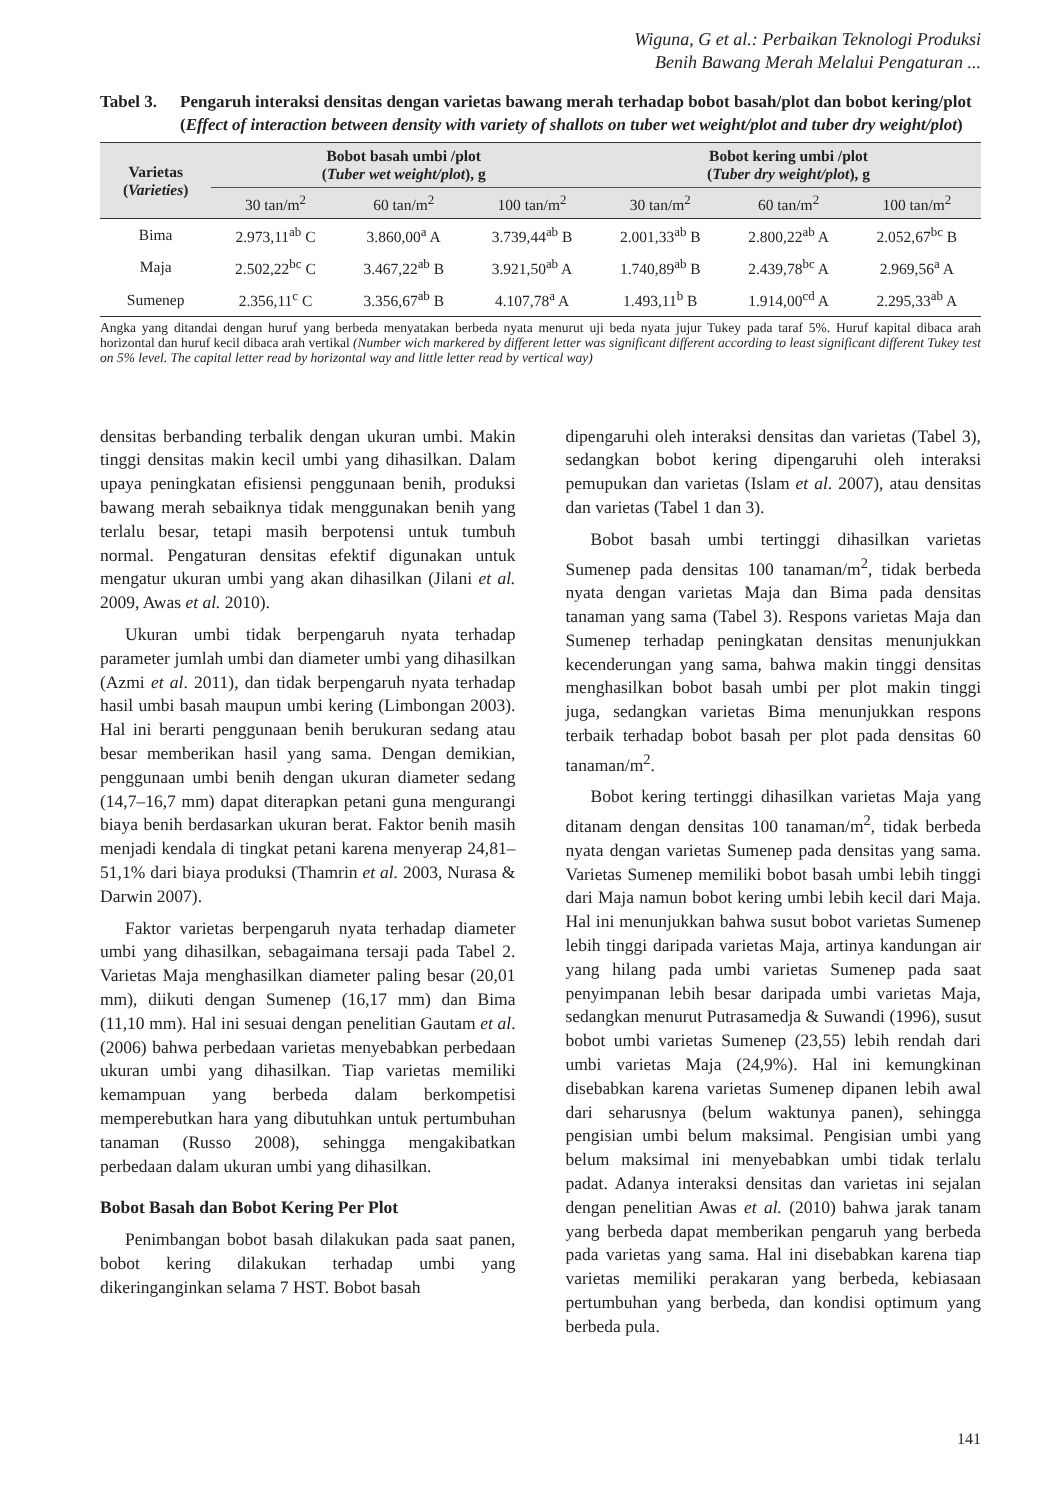Wiguna, G et al.: Perbaikan Teknologi Produksi
Benih Bawang Merah Melalui Pengaturan ...
Tabel 3.
Pengaruh interaksi densitas dengan varietas bawang merah terhadap bobot basah/plot dan bobot kering/plot (Effect of interaction between density with variety of shallots on tuber wet weight/plot and tuber dry weight/plot)
| Varietas ( Varieties ) | Bobot basah umbi /plot ( Tuber wet weight/plot ), g | | | Bobot kering umbi /plot ( Tuber dry weight/plot ), g | | |
| --- | --- | --- | --- | --- | --- | --- |
| | 30 tan/m<sup>2</sup> | 60 tan/m<sup>2</sup> | 100 tan/m<sup>2</sup> | 30 tan/m<sup>2</sup> | 60 tan/m<sup>2</sup> | 100 tan/m<sup>2</sup> |
| Bima | 2.973,11<sup>ab</sup> C | 3.860,00<sup>a</sup> A | 3.739,44<sup>ab</sup> B | 2.001,33<sup>ab</sup> B | 2.800,22<sup>ab</sup> A | 2.052,67<sup>bc</sup> B |
| Maja | 2.502,22<sup>bc</sup> C | 3.467,22<sup>ab</sup> B | 3.921,50<sup>ab</sup> A | 1.740,89<sup>ab</sup> B | 2.439,78<sup>bc</sup> A | 2.969,56<sup>a</sup> A |
| Sumenep | 2.356,11<sup>c</sup> C | 3.356,67<sup>ab</sup> B | 4.107,78<sup>a</sup> A | 1.493,11<sup>b</sup> B | 1.914,00<sup>cd</sup> A | 2.295,33<sup>ab</sup> A |
Angka yang ditandai dengan huruf yang berbeda menyatakan berbeda nyata menurut uji beda nyata jujur Tukey pada taraf 5%. Huruf kapital dibaca arah horizontal dan huruf kecil dibaca arah vertikal (Number wich markered by different letter was significant different according to least significant different Tukey test on 5% level. The capital letter read by horizontal way and little letter read by vertical way)
densitas berbanding terbalik dengan ukuran umbi. Makin tinggi densitas makin kecil umbi yang dihasilkan. Dalam upaya peningkatan efisiensi penggunaan benih, produksi bawang merah sebaiknya tidak menggunakan benih yang terlalu besar, tetapi masih berpotensi untuk tumbuh normal. Pengaturan densitas efektif digunakan untuk mengatur ukuran umbi yang akan dihasilkan (Jilani et al. 2009, Awas et al. 2010).
Ukuran umbi tidak berpengaruh nyata terhadap parameter jumlah umbi dan diameter umbi yang dihasilkan (Azmi et al. 2011), dan tidak berpengaruh nyata terhadap hasil umbi basah maupun umbi kering (Limbongan 2003). Hal ini berarti penggunaan benih berukuran sedang atau besar memberikan hasil yang sama. Dengan demikian, penggunaan umbi benih dengan ukuran diameter sedang (14,7–16,7 mm) dapat diterapkan petani guna mengurangi biaya benih berdasarkan ukuran berat. Faktor benih masih menjadi kendala di tingkat petani karena menyerap 24,81–51,1% dari biaya produksi (Thamrin et al. 2003, Nurasa & Darwin 2007).
Faktor varietas berpengaruh nyata terhadap diameter umbi yang dihasilkan, sebagaimana tersaji pada Tabel 2. Varietas Maja menghasilkan diameter paling besar (20,01 mm), diikuti dengan Sumenep (16,17 mm) dan Bima (11,10 mm). Hal ini sesuai dengan penelitian Gautam et al. (2006) bahwa perbedaan varietas menyebabkan perbedaan ukuran umbi yang dihasilkan. Tiap varietas memiliki kemampuan yang berbeda dalam berkompetisi memperebutkan hara yang dibutuhkan untuk pertumbuhan tanaman (Russo 2008), sehingga mengakibatkan perbedaan dalam ukuran umbi yang dihasilkan.
Bobot Basah dan Bobot Kering Per Plot
Penimbangan bobot basah dilakukan pada saat panen, bobot kering dilakukan terhadap umbi yang dikeringanginkan selama 7 HST. Bobot basah
dipengaruhi oleh interaksi densitas dan varietas (Tabel 3), sedangkan bobot kering dipengaruhi oleh interaksi pemupukan dan varietas (Islam et al. 2007), atau densitas dan varietas (Tabel 1 dan 3).
Bobot basah umbi tertinggi dihasilkan varietas Sumenep pada densitas 100 tanaman/m<sup>2</sup>, tidak berbeda nyata dengan varietas Maja dan Bima pada densitas tanaman yang sama (Tabel 3). Respons varietas Maja dan Sumenep terhadap peningkatan densitas menunjukkan kecenderungan yang sama, bahwa makin tinggi densitas menghasilkan bobot basah umbi per plot makin tinggi juga, sedangkan varietas Bima menunjukkan respons terbaik terhadap bobot basah per plot pada densitas 60 tanaman/m<sup>2</sup>.
Bobot kering tertinggi dihasilkan varietas Maja yang ditanam dengan densitas 100 tanaman/m<sup>2</sup>, tidak berbeda nyata dengan varietas Sumenep pada densitas yang sama. Varietas Sumenep memiliki bobot basah umbi lebih tinggi dari Maja namun bobot kering umbi lebih kecil dari Maja. Hal ini menunjukkan bahwa susut bobot varietas Sumenep lebih tinggi daripada varietas Maja, artinya kandungan air yang hilang pada umbi varietas Sumenep pada saat penyimpanan lebih besar daripada umbi varietas Maja, sedangkan menurut Putrasamedja & Suwandi (1996), susut bobot umbi varietas Sumenep (23,55) lebih rendah dari umbi varietas Maja (24,9%). Hal ini kemungkinan disebabkan karena varietas Sumenep dipanen lebih awal dari seharusnya (belum waktunya panen), sehingga pengisian umbi belum maksimal. Pengisian umbi yang belum maksimal ini menyebabkan umbi tidak terlalu padat. Adanya interaksi densitas dan varietas ini sejalan dengan penelitian Awas et al. (2010) bahwa jarak tanam yang berbeda dapat memberikan pengaruh yang berbeda pada varietas yang sama. Hal ini disebabkan karena tiap varietas memiliki perakaran yang berbeda, kebiasaan pertumbuhan yang berbeda, dan kondisi optimum yang berbeda pula.
141